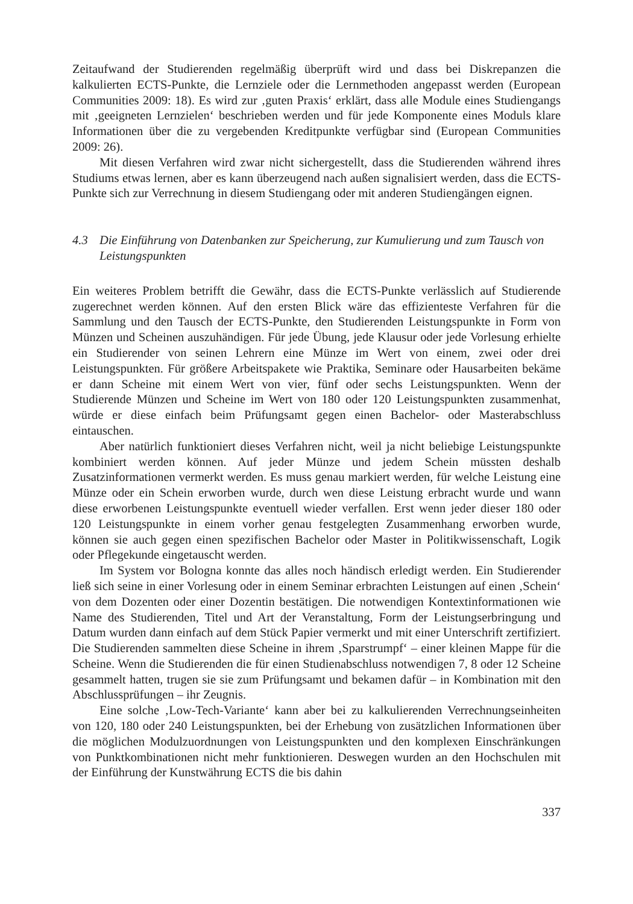Zeitaufwand der Studierenden regelmäßig überprüft wird und dass bei Diskrepanzen die kalkulierten ECTS-Punkte, die Lernziele oder die Lernmethoden angepasst werden (European Communities 2009: 18). Es wird zur ‚guten Praxis‘ erklärt, dass alle Module eines Studiengangs mit ‚geeigneten Lernzielen‘ beschrieben werden und für jede Komponente eines Moduls klare Informationen über die zu vergebenden Kreditpunkte verfügbar sind (European Communities 2009: 26).
Mit diesen Verfahren wird zwar nicht sichergestellt, dass die Studierenden während ihres Studiums etwas lernen, aber es kann überzeugend nach außen signalisiert werden, dass die ECTS-Punkte sich zur Verrechnung in diesem Studiengang oder mit anderen Studiengängen eignen.
4.3 Die Einführung von Datenbanken zur Speicherung, zur Kumulierung und zum Tausch von Leistungspunkten
Ein weiteres Problem betrifft die Gewähr, dass die ECTS-Punkte verlässlich auf Studierende zugerechnet werden können. Auf den ersten Blick wäre das effizienteste Verfahren für die Sammlung und den Tausch der ECTS-Punkte, den Studierenden Leistungspunkte in Form von Münzen und Scheinen auszuhändigen. Für jede Übung, jede Klausur oder jede Vorlesung erhielte ein Studierender von seinen Lehrern eine Münze im Wert von einem, zwei oder drei Leistungspunkten. Für größere Arbeitspakete wie Praktika, Seminare oder Hausarbeiten bekäme er dann Scheine mit einem Wert von vier, fünf oder sechs Leistungspunkten. Wenn der Studierende Münzen und Scheine im Wert von 180 oder 120 Leistungspunkten zusammenhat, würde er diese einfach beim Prüfungsamt gegen einen Bachelor- oder Masterabschluss eintauschen.
Aber natürlich funktioniert dieses Verfahren nicht, weil ja nicht beliebige Leistungspunkte kombiniert werden können. Auf jeder Münze und jedem Schein müssten deshalb Zusatzinformationen vermerkt werden. Es muss genau markiert werden, für welche Leistung eine Münze oder ein Schein erworben wurde, durch wen diese Leistung erbracht wurde und wann diese erworbenen Leistungspunkte eventuell wieder verfallen. Erst wenn jeder dieser 180 oder 120 Leistungspunkte in einem vorher genau festgelegten Zusammenhang erworben wurde, können sie auch gegen einen spezifischen Bachelor oder Master in Politikwissenschaft, Logik oder Pflegekunde eingetauscht werden.
Im System vor Bologna konnte das alles noch händisch erledigt werden. Ein Studierender ließ sich seine in einer Vorlesung oder in einem Seminar erbrachten Leistungen auf einen ‚Schein‘ von dem Dozenten oder einer Dozentin bestätigen. Die notwendigen Kontextinformationen wie Name des Studierenden, Titel und Art der Veranstaltung, Form der Leistungserbringung und Datum wurden dann einfach auf dem Stück Papier vermerkt und mit einer Unterschrift zertifiziert. Die Studierenden sammelten diese Scheine in ihrem ‚Sparstrumpf‘ – einer kleinen Mappe für die Scheine. Wenn die Studierenden die für einen Studienabschluss notwendigen 7, 8 oder 12 Scheine gesammelt hatten, trugen sie sie zum Prüfungsamt und bekamen dafür – in Kombination mit den Abschlussprüfungen – ihr Zeugnis.
Eine solche ‚Low-Tech-Variante‘ kann aber bei zu kalkulierenden Verrechnungseinheiten von 120, 180 oder 240 Leistungspunkten, bei der Erhebung von zusätzlichen Informationen über die möglichen Modulzuordnungen von Leistungspunkten und den komplexen Einschränkungen von Punktkombinationen nicht mehr funktionieren. Deswegen wurden an den Hochschulen mit der Einführung der Kunstwährung ECTS die bis dahin
337